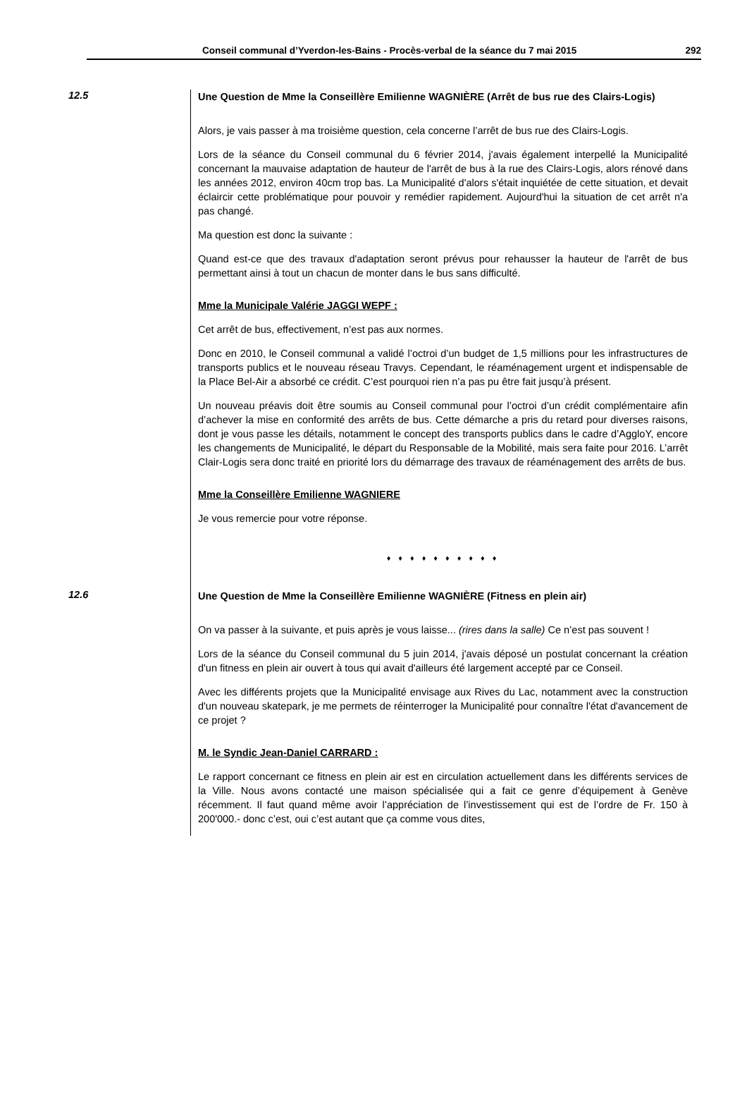Conseil communal d’Yverdon-les-Bains - Procès-verbal de la séance du 7 mai 2015 292
12.5
Une Question de Mme la Conseillère Emilienne WAGNIÈRE (Arrêt de bus rue des Clairs-Logis)
Alors, je vais passer à ma troisième question, cela concerne l’arrêt de bus rue des Clairs-Logis.
Lors de la séance du Conseil communal du 6 février 2014, j'avais également interpellé la Municipalité concernant la mauvaise adaptation de hauteur de l'arrêt de bus à la rue des Clairs-Logis, alors rénové dans les années 2012, environ 40cm trop bas. La Municipalité d'alors s'était inquiétée de cette situation, et devait éclaircir cette problématique pour pouvoir y remédier rapidement. Aujourd'hui la situation de cet arrêt n'a pas changé.
Ma question est donc la suivante :
Quand est-ce que des travaux d'adaptation seront prévus pour rehausser la hauteur de l'arrêt de bus permettant ainsi à tout un chacun de monter dans le bus sans difficulté.
Mme la Municipale Valérie JAGGI WEPF :
Cet arrêt de bus, effectivement, n’est pas aux normes.
Donc en 2010, le Conseil communal a validé l’octroi d’un budget de 1,5 millions pour les infrastructures de transports publics et le nouveau réseau Travys. Cependant, le réaménagement urgent et indispensable de la Place Bel-Air a absorbé ce crédit. C’est pourquoi rien n’a pas pu être fait jusqu’à présent.
Un nouveau préavis doit être soumis au Conseil communal pour l’octroi d’un crédit complémentaire afin d’achever la mise en conformité des arrêts de bus. Cette démarche a pris du retard pour diverses raisons, dont je vous passe les détails, notamment le concept des transports publics dans le cadre d’AggloY, encore les changements de Municipalité, le départ du Responsable de la Mobilité, mais sera faite pour 2016. L’arrêt Clair-Logis sera donc traité en priorité lors du démarrage des travaux de réaménagement des arrêts de bus.
Mme la Conseillère Emilienne WAGNIERE
Je vous remercie pour votre réponse.
♦ ♦ ♦ ♦ ♦ ♦ ♦ ♦ ♦ ♦
12.6
Une Question de Mme la Conseillère Emilienne WAGNIÈRE (Fitness en plein air)
On va passer à la suivante, et puis après je vous laisse... (rires dans la salle) Ce n’est pas souvent !
Lors de la séance du Conseil communal du 5 juin 2014, j'avais déposé un postulat concernant la création d'un fitness en plein air ouvert à tous qui avait d'ailleurs été largement accepté par ce Conseil.
Avec les différents projets que la Municipalité envisage aux Rives du Lac, notamment avec la construction d'un nouveau skatepark, je me permets de réinterroger la Municipalité pour connaître l'état d'avancement de ce projet ?
M. le Syndic Jean-Daniel CARRARD :
Le rapport concernant ce fitness en plein air est en circulation actuellement dans les différents services de la Ville. Nous avons contacté une maison spécialisée qui a fait ce genre d’équipement à Genève récemment. Il faut quand même avoir l’appréciation de l’investissement qui est de l’ordre de Fr. 150 à 200'000.- donc c’est, oui c’est autant que ça comme vous dites,